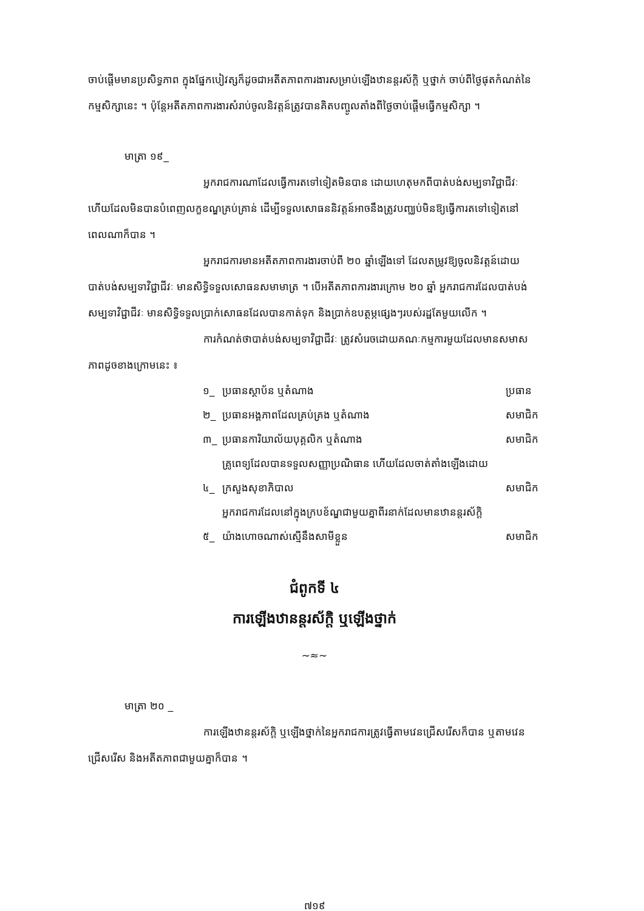ចាប់ផ្ដើមមានប្រសិទ្ធភាព ក្នុងផ្នែកបៀវត្សក៏ដូចជាអតីតភាពការងារសម្រាប់ឡើងឋានន្តរស័ក្តិ ឬថ្នាក់ ចាប់ពីថ្ងៃផុតកំណត់នៃកម្មសិក្សានេះ ។ ប៉ុន្តែអតីតភាពការងារសំរាប់ចូលនិវត្តន៍ត្រូវបានគិតបញ្ចូលតាំងពីថ្ងៃចាប់ផ្ដើមធ្វើកម្មសិក្សា ។
មាត្រា ១៩_
អ្នករាជការណាដែលធ្វើការតទៅទៀតមិនបាន ដោយហេតុមកពីបាត់បង់សម្បទាវិជ្ជាជីវៈ ហើយដែលមិនបានបំពេញលក្ខខណ្ឌគ្រប់គ្រាន់ ដើម្បីទទួលសោធននិវត្តន៍អាចនឹងត្រូវបញ្ឈប់មិនឱ្យធ្វើការតទៅទៀតនៅពេលណាក៏បាន ។
អ្នករាជការមានអតីតភាពការងារចាប់ពី ២០ ឆ្នាំឡើងទៅ ដែលតម្រូវឱ្យចូលនិវត្តន៍ដោយបាត់បង់សម្បទាវិជ្ជាជីវៈ មានសិទ្ធិទទួលសោធនសមាមាត្រ ។ បើអតីតភាពការងារក្រោម ២០ ឆ្នាំ អ្នករាជការដែលបាត់បង់សម្បទាវិជ្ជាជីវៈ មានសិទ្ធិទទួលប្រាក់សោធនដែលបានកាត់ទុក និងប្រាក់ឧបត្ថម្ភផ្សេងៗរបស់រដ្ឋតែមួយលើក ។
ការកំណត់ថាបាត់បង់សម្បទាវិជ្ជាជីវៈ ត្រូវសំរេចដោយគណៈកម្មការមួយដែលមានសមាសភាពដូចខាងក្រោមនេះ ៖
| ១_ | ប្រធានស្ថាប័ន ឬតំណាង | ប្រធាន |
| ២_ | ប្រធានអង្គភាពដែលគ្រប់គ្រង ឬតំណាង | សមាជិក |
| ៣_ | ប្រធានការិយាល័យបុគ្គលិក ឬតំណាង | សមាជិក |
| ៤_ | គ្រូពេទ្យដែលបានទទួលសញ្ញាប្រណិធាន ហើយដែលចាត់តាំងឡើងដោយក្រសួងសុខាភិបាល | សមាជិក |
| ៥_ | អ្នករាជការដែលនៅក្នុងក្របខ័ណ្ឌជាមួយគ្នាពីរនាក់ដែលមានឋានន្តរស័ក្តិយ៉ាងហោចណាស់ស្មើនឹងសាមីខ្លួន | សមាជិក |
ជំពូកទី ៤
ការឡើងឋានន្តរស័ក្តិ ឬឡើងថ្នាក់
~≈~
មាត្រា ២០ _
ការឡើងឋានន្តរស័ក្តិ ឬឡើងថ្នាក់នៃអ្នករាជការត្រូវធ្វើតាមវេនជ្រើសរើសក៏បាន ឬតាមវេនជ្រើសរើស និងអតីតភាពជាមួយគ្នាក៏បាន ។
៧១៩